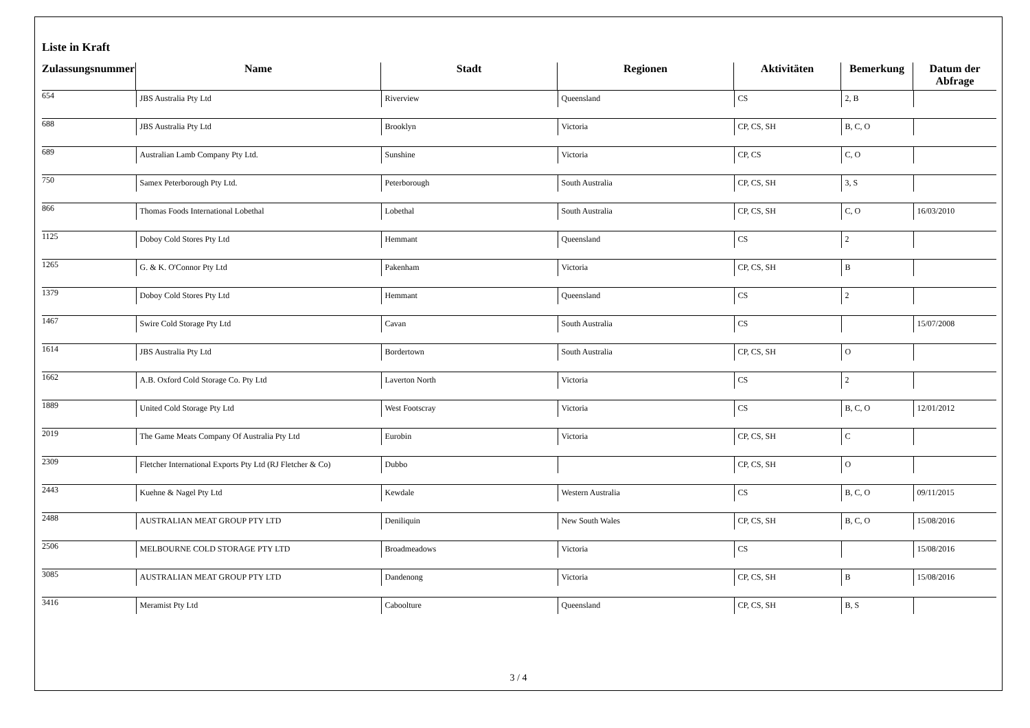Liste in Kraft
| Zulassungsnummer | Name | Stadt | Regionen | Aktivitäten | Bemerkung | Datum der Abfrage |
| --- | --- | --- | --- | --- | --- | --- |
| 654 | JBS Australia Pty Ltd | Riverview | Queensland | CS | 2, B | |
| 688 | JBS Australia Pty Ltd | Brooklyn | Victoria | CP, CS, SH | B, C, O | |
| 689 | Australian Lamb Company Pty Ltd. | Sunshine | Victoria | CP, CS | C, O | |
| 750 | Samex Peterborough Pty Ltd. | Peterborough | South Australia | CP, CS, SH | 3, S | |
| 866 | Thomas Foods International Lobethal | Lobethal | South Australia | CP, CS, SH | C, O | 16/03/2010 |
| 1125 | Doboy Cold Stores Pty Ltd | Hemmant | Queensland | CS | 2 | |
| 1265 | G. & K. O'Connor Pty Ltd | Pakenham | Victoria | CP, CS, SH | B | |
| 1379 | Doboy Cold Stores Pty Ltd | Hemmant | Queensland | CS | 2 | |
| 1467 | Swire Cold Storage Pty Ltd | Cavan | South Australia | CS | | 15/07/2008 |
| 1614 | JBS Australia Pty Ltd | Bordertown | South Australia | CP, CS, SH | O | |
| 1662 | A.B. Oxford Cold Storage Co. Pty Ltd | Laverton North | Victoria | CS | 2 | |
| 1889 | United Cold Storage Pty Ltd | West Footscray | Victoria | CS | B, C, O | 12/01/2012 |
| 2019 | The Game Meats Company Of Australia Pty Ltd | Eurobin | Victoria | CP, CS, SH | C | |
| 2309 | Fletcher International Exports Pty Ltd (RJ Fletcher & Co) | Dubbo | | CP, CS, SH | O | |
| 2443 | Kuehne & Nagel Pty Ltd | Kewdale | Western Australia | CS | B, C, O | 09/11/2015 |
| 2488 | AUSTRALIAN MEAT GROUP PTY LTD | Deniliquin | New South Wales | CP, CS, SH | B, C, O | 15/08/2016 |
| 2506 | MELBOURNE COLD STORAGE PTY LTD | Broadmeadows | Victoria | CS | | 15/08/2016 |
| 3085 | AUSTRALIAN MEAT GROUP PTY LTD | Dandenong | Victoria | CP, CS, SH | B | 15/08/2016 |
| 3416 | Meramist Pty Ltd | Caboolture | Queensland | CP, CS, SH | B, S | |
3 / 4